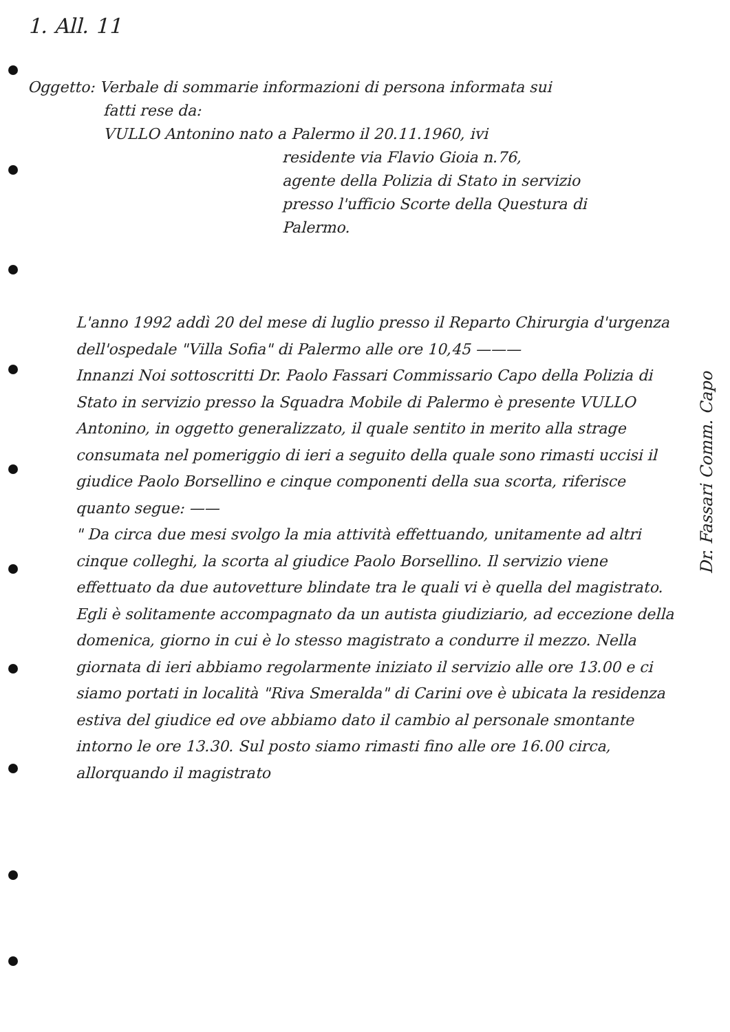1. All. 11
Oggetto: Verbale di sommarie informazioni di persona informata sui
fatti rese da:
VULLO Antonino nato a Palermo il 20.11.1960, ivi
residente via Flavio Gioia n.76,
agente della Polizia di Stato in servizio
presso l'ufficio Scorte della Questura di
Palermo.
L'anno 1992 addì 20 del mese di luglio presso il Reparto Chirurgia d'urgenza dell'ospedale "Villa Sofia" di Palermo alle ore 10,45 ———
Innanzi Noi sottoscritti Dr. Paolo Fassari Commissario Capo della Polizia di Stato in servizio presso la Squadra Mobile di Palermo è presente VULLO Antonino, in oggetto generalizzato, il quale sentito in merito alla strage consumata nel pomeriggio di ieri a seguito della quale sono rimasti uccisi il giudice Paolo Borsellino e cinque componenti della sua scorta, riferisce quanto segue: ——
" Da circa due mesi svolgo la mia attività effettuando, unitamente ad altri cinque colleghi, la scorta al giudice Paolo Borsellino. Il servizio viene effettuato da due autovetture blindate tra le quali vi è quella del magistrato. Egli è solitamente accompagnato da un autista giudiziario, ad eccezione della domenica, giorno in cui è lo stesso magistrato a condurre il mezzo. Nella giornata di ieri abbiamo regolarmente iniziato il servizio alle ore 13.00 e ci siamo portati in località "Riva Smeralda" di Carini ove è ubicata la residenza estiva del giudice ed ove abbiamo dato il cambio al personale smontante intorno le ore 13.30. Sul posto siamo rimasti fino alle ore 16.00 circa, allorquando il magistrato
Dr. Fassari Comm. Capo